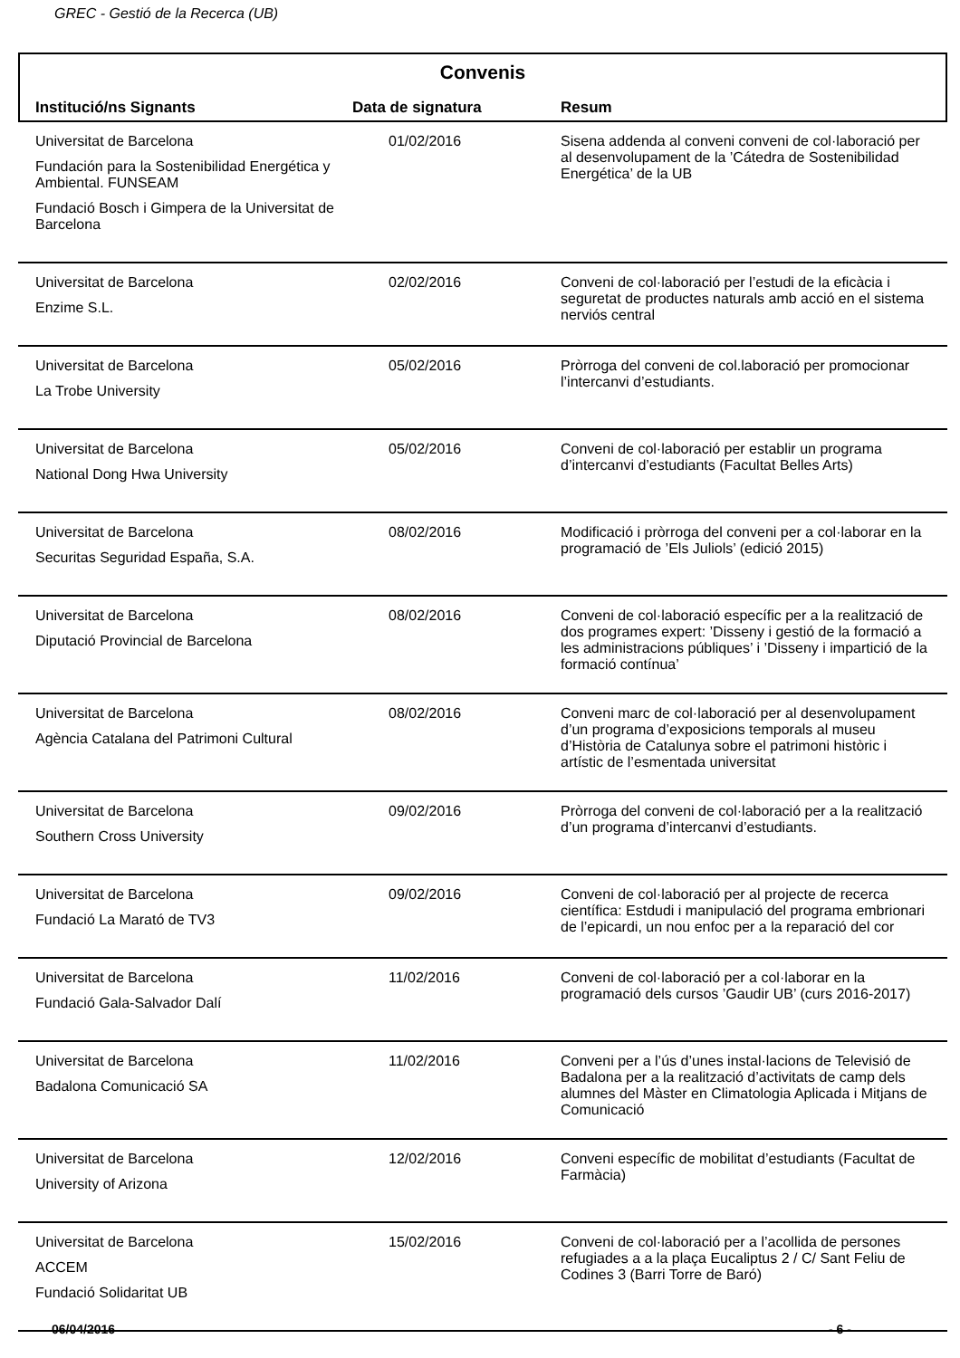GREC - Gestió de la Recerca (UB)
Convenis
| Institució/ns Signants | Data de signatura | Resum |
| --- | --- | --- |
| Universitat de Barcelona Fundación para la Sostenibilidad Energética y Ambiental. FUNSEAM Fundació Bosch i Gimpera de la Universitat de Barcelona | 01/02/2016 | Sisena addenda al conveni conveni de col·laboració per al desenvolupament de la ’Cátedra de Sostenibilidad Energética’ de la UB |
| Universitat de Barcelona Enzime S.L. | 02/02/2016 | Conveni de col·laboració per l’estudi de la eficàcia i seguretat de productes naturals amb acció en el sistema nerviós central |
| Universitat de Barcelona La Trobe University | 05/02/2016 | Pròrroga del conveni de col.laboració per promocionar l’intercanvi d’estudiants. |
| Universitat de Barcelona National Dong Hwa University | 05/02/2016 | Conveni de col·laboració per establir un programa d’intercanvi d’estudiants (Facultat Belles Arts) |
| Universitat de Barcelona Securitas Seguridad España, S.A. | 08/02/2016 | Modificació i pròrroga del conveni per a col·laborar en la programació de ’Els Juliols’ (edició 2015) |
| Universitat de Barcelona Diputació Provincial de Barcelona | 08/02/2016 | Conveni de col·laboració específic per a la realització de dos programes expert: ’Disseny i gestió de la formació a les administracions públiques’ i ’Disseny i impartició de la formació contínua’ |
| Universitat de Barcelona Agència Catalana del Patrimoni Cultural | 08/02/2016 | Conveni marc de col·laboració per al desenvolupament d’un programa d’exposicions temporals al museu d’Història de Catalunya sobre el patrimoni històric i artístic de l’esmentada universitat |
| Universitat de Barcelona Southern Cross University | 09/02/2016 | Pròrroga del conveni de col·laboració per a la realització d’un programa d’intercanvi d’estudiants. |
| Universitat de Barcelona Fundació La Marató de TV3 | 09/02/2016 | Conveni de col·laboració per al projecte de recerca científica: Estdudi i manipulació del programa embrionari de l’epicardi, un nou enfoc per a la reparació del cor |
| Universitat de Barcelona Fundació Gala-Salvador Dalí | 11/02/2016 | Conveni de col·laboració per a col·laborar en la programació dels cursos ’Gaudir UB’ (curs 2016-2017) |
| Universitat de Barcelona Badalona Comunicació SA | 11/02/2016 | Conveni per a l’ús d’unes instal·lacions de Televisió de Badalona per a la realització d’activitats de camp dels alumnes del Màster en Climatologia Aplicada i Mitjans de Comunicació |
| Universitat de Barcelona University of Arizona | 12/02/2016 | Conveni específic de mobilitat d’estudiants (Facultat de Farmàcia) |
| Universitat de Barcelona ACCEM Fundació Solidaritat UB | 15/02/2016 | Conveni de col·laboració per a l’acollida de persones refugiades a a la plaça Eucaliptus 2 / C/ Sant Feliu de Codines 3 (Barri Torre de Baró) |
06/04/2016 - 6 -